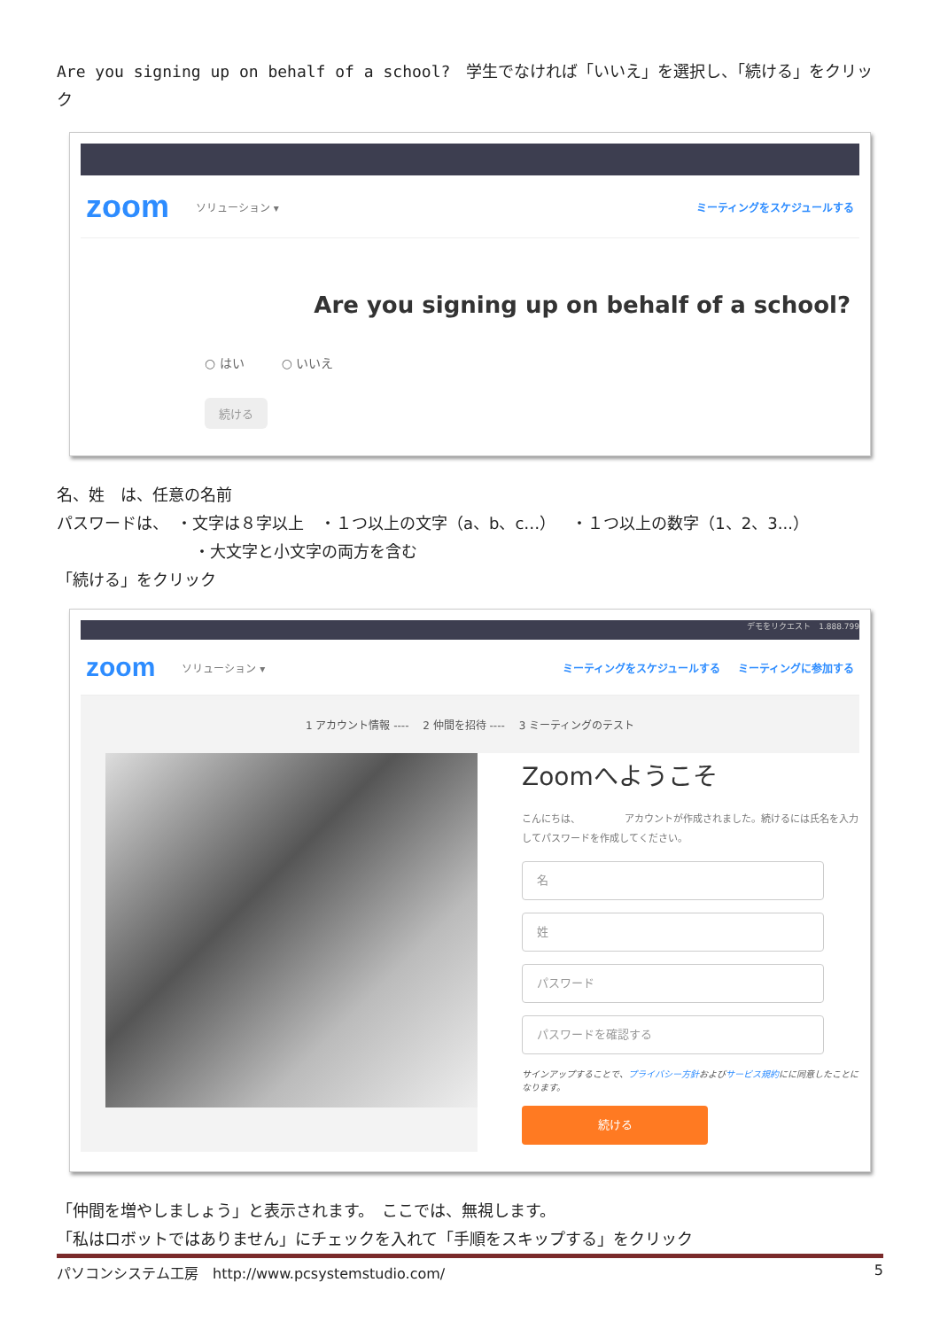Are you signing up on behalf of a school?　学生でなければ「いいえ」を選択し、「続ける」をクリック
zoom ソリューション ▾ ミーティングをスケジュールする
Are you signing up on behalf of a school?
○ はい　　　○ いいえ
続ける
名、姓　は、任意の名前
パスワードは、　・文字は８字以上　・１つ以上の文字（a、b、c…）　・１つ以上の数字（1、2、3...）
・大文字と小文字の両方を含む
「続ける」をクリック
デモをリクエスト　1.888.799
zoom ソリューション ▾ ミーティングをスケジュールする ミーティングに参加する
1 アカウント情報 ---- 　2 仲間を招待 ---- 　3 ミーティングのテスト
Zoomへようこそ
こんにちは、　　　　　アカウントが作成されました。続けるには氏名を入力してパスワードを作成してください。
名
姓
パスワード
パスワードを確認する
サインアップすることで、プライバシー方針およびサービス規約にに同意したことになります。
続ける
「仲間を増やしましょう」と表示されます。　ここでは、無視します。
「私はロボットではありません」にチェックを入れて「手順をスキップする」をクリック
パソコンシステム工房　http://www.pcsystemstudio.com/ 5